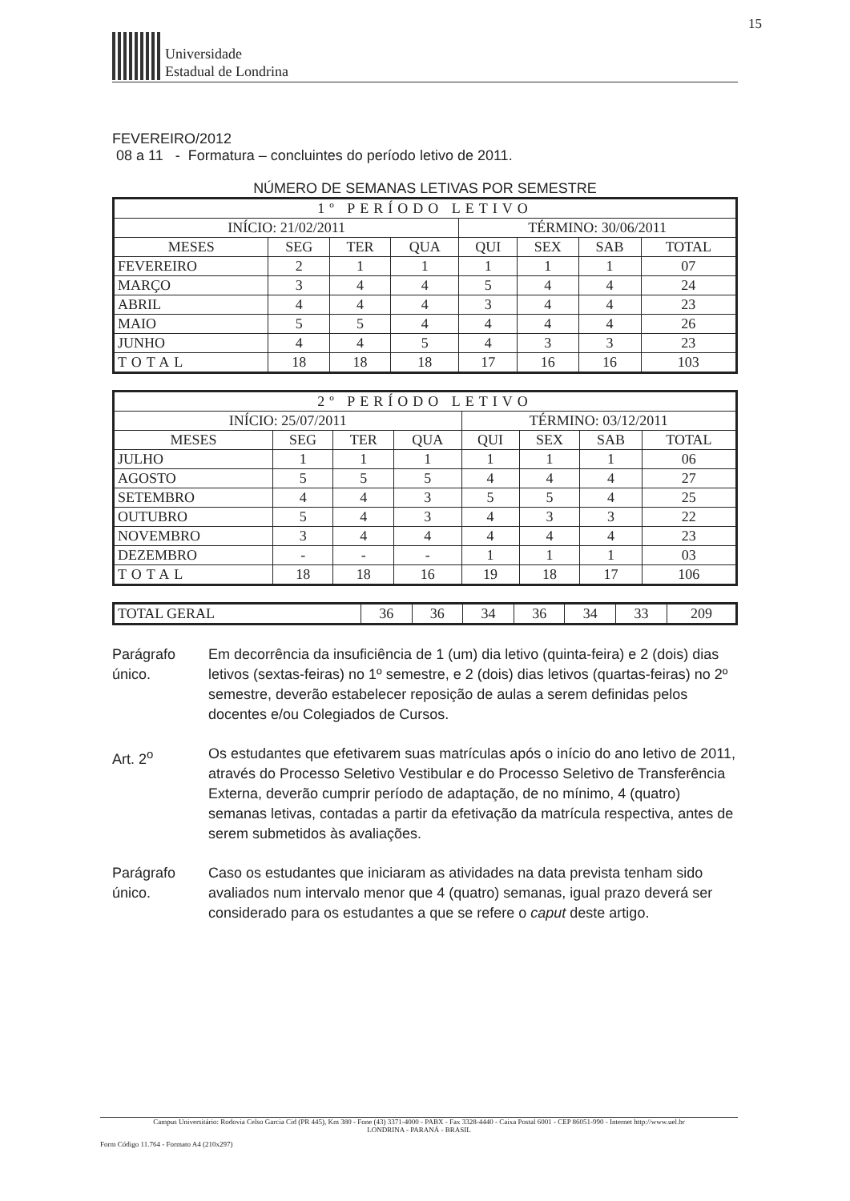15
Universidade
Estadual de Londrina
FEVEREIRO/2012
08 a 11 - Formatura – concluintes do período letivo de 2011.
NÚMERO DE SEMANAS LETIVAS POR SEMESTRE
| 1º PERÍODO LETIVO | | | | | | | |
| --- | --- | --- | --- | --- | --- | --- | --- |
| INÍCIO: 21/02/2011 | | | | TÉRMINO: 30/06/2011 | | | |
| MESES | SEG | TER | QUA | QUI | SEX | SAB | TOTAL |
| FEVEREIRO | 2 | 1 | 1 | 1 | 1 | 1 | 07 |
| MARÇO | 3 | 4 | 4 | 5 | 4 | 4 | 24 |
| ABRIL | 4 | 4 | 4 | 3 | 4 | 4 | 23 |
| MAIO | 5 | 5 | 4 | 4 | 4 | 4 | 26 |
| JUNHO | 4 | 4 | 5 | 4 | 3 | 3 | 23 |
| TOTAL | 18 | 18 | 18 | 17 | 16 | 16 | 103 |
| 2º PERÍODO LETIVO | | | | | | | |
| --- | --- | --- | --- | --- | --- | --- | --- |
| INÍCIO: 25/07/2011 | | | | TÉRMINO: 03/12/2011 | | | |
| MESES | SEG | TER | QUA | QUI | SEX | SAB | TOTAL |
| JULHO | 1 | 1 | 1 | 1 | 1 | 1 | 06 |
| AGOSTO | 5 | 5 | 5 | 4 | 4 | 4 | 27 |
| SETEMBRO | 4 | 4 | 3 | 5 | 5 | 4 | 25 |
| OUTUBRO | 5 | 4 | 3 | 4 | 3 | 3 | 22 |
| NOVEMBRO | 3 | 4 | 4 | 4 | 4 | 4 | 23 |
| DEZEMBRO | - | - | - | 1 | 1 | 1 | 03 |
| TOTAL | 18 | 18 | 16 | 19 | 18 | 17 | 106 |
| TOTAL GERAL | 36 | 36 | 34 | 36 | 34 | 33 | 209 |
Parágrafo único.
Em decorrência da insuficiência de 1 (um) dia letivo (quinta-feira) e 2 (dois) dias letivos (sextas-feiras) no 1º semestre, e 2 (dois) dias letivos (quartas-feiras) no 2º semestre, deverão estabelecer reposição de aulas a serem definidas pelos docentes e/ou Colegiados de Cursos.
Art. 2<sup>o</sup> Os estudantes que efetivarem suas matrículas após o início do ano letivo de 2011, através do Processo Seletivo Vestibular e do Processo Seletivo de Transferência Externa, deverão cumprir período de adaptação, de no mínimo, 4 (quatro) semanas letivas, contadas a partir da efetivação da matrícula respectiva, antes de serem submetidos às avaliações.
Parágrafo único.
Caso os estudantes que iniciaram as atividades na data prevista tenham sido avaliados num intervalo menor que 4 (quatro) semanas, igual prazo deverá ser considerado para os estudantes a que se refere o caput deste artigo.
Campus Universitário: Rodovia Celso Garcia Cid (PR 445), Km 380 - Fone (43) 3371-4000 - PABX - Fax 3328-4440 - Caixa Postal 6001 - CEP 86051-990 - Internet http://www.uel.br
LONDRINA - PARANÁ - BRASIL
Form Código 11.764 - Formato A4 (210x297)